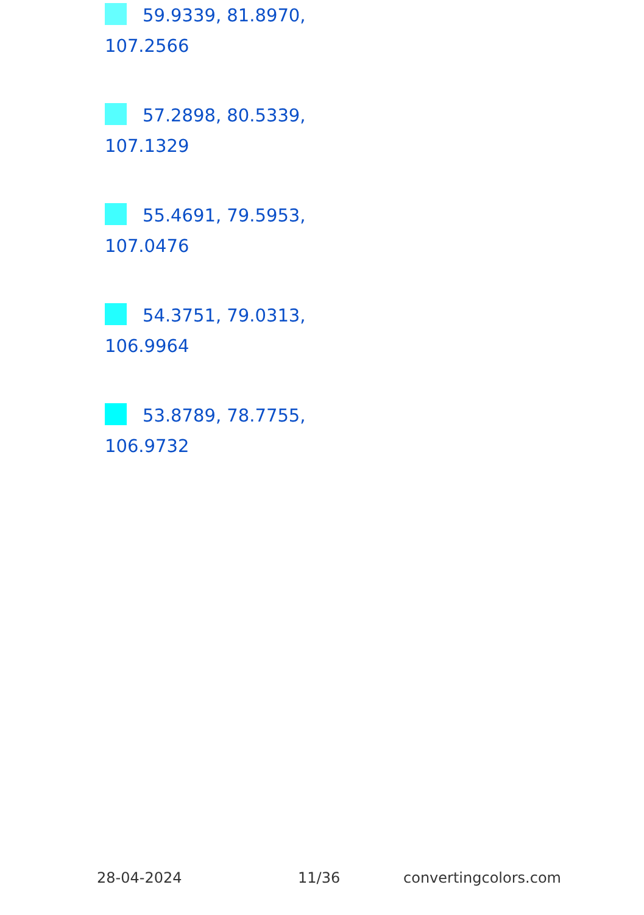59.9339, 81.8970, 107.2566
57.2898, 80.5339, 107.1329
55.4691, 79.5953, 107.0476
54.3751, 79.0313, 106.9964
53.8789, 78.7755, 106.9732
28-04-2024 11/36 convertingcolors.com